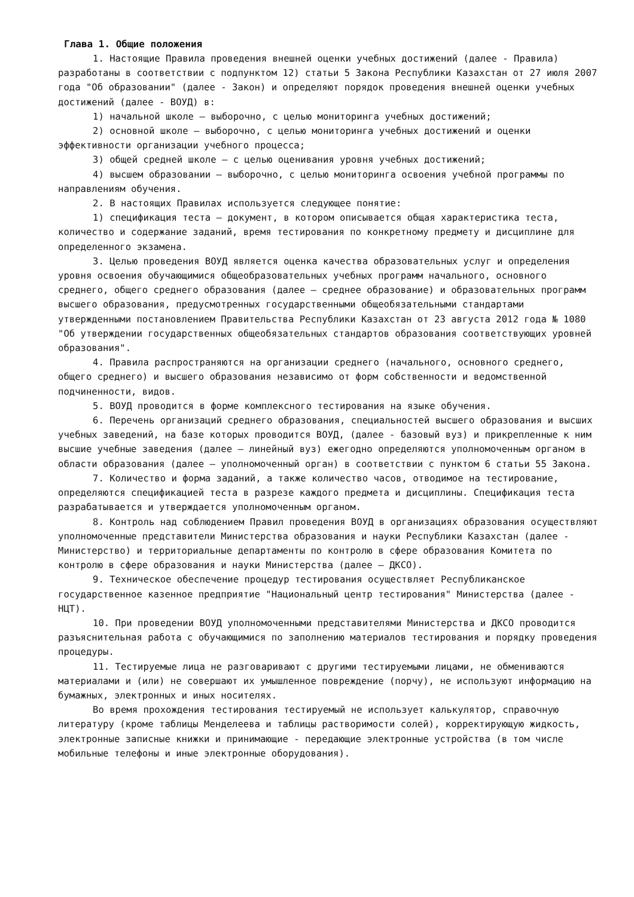Глава 1. Общие положения
1. Настоящие Правила проведения внешней оценки учебных достижений (далее - Правила) разработаны в соответствии с подпунктом 12) статьи 5 Закона Республики Казахстан от 27 июля 2007 года "Об образовании" (далее - Закон) и определяют порядок проведения внешней оценки учебных достижений (далее - ВОУД) в:
1) начальной школе – выборочно, с целью мониторинга учебных достижений;
2) основной школе – выборочно, с целью мониторинга учебных достижений и оценки эффективности организации учебного процесса;
3) общей средней школе – с целью оценивания уровня учебных достижений;
4) высшем образовании – выборочно, с целью мониторинга освоения учебной программы по направлениям обучения.
2. В настоящих Правилах используется следующее понятие:
1) спецификация теста – документ, в котором описывается общая характеристика теста, количество и содержание заданий, время тестирования по конкретному предмету и дисциплине для определенного экзамена.
3. Целью проведения ВОУД является оценка качества образовательных услуг и определения уровня освоения обучающимися общеобразовательных учебных программ начального, основного среднего, общего среднего образования (далее – среднее образование) и образовательных программ высшего образования, предусмотренных государственными общеобязательными стандартами утвержденными постановлением Правительства Республики Казахстан от 23 августа 2012 года № 1080 "Об утверждении государственных общеобязательных стандартов образования соответствующих уровней образования".
4. Правила распространяются на организации среднего (начального, основного среднего, общего среднего) и высшего образования независимо от форм собственности и ведомственной подчиненности, видов.
5. ВОУД проводится в форме комплексного тестирования на языке обучения.
6. Перечень организаций среднего образования, специальностей высшего образования и высших учебных заведений, на базе которых проводится ВОУД, (далее - базовый вуз) и прикрепленные к ним высшие учебные заведения (далее – линейный вуз) ежегодно определяются уполномоченным органом в области образования (далее – уполномоченный орган) в соответствии с пунктом 6 статьи 55 Закона.
7. Количество и форма заданий, а также количество часов, отводимое на тестирование, определяются спецификацией теста в разрезе каждого предмета и дисциплины. Спецификация теста разрабатывается и утверждается уполномоченным органом.
8. Контроль над соблюдением Правил проведения ВОУД в организациях образования осуществляют уполномоченные представители Министерства образования и науки Республики Казахстан (далее - Министерство) и территориальные департаменты по контролю в сфере образования Комитета по контролю в сфере образования и науки Министерства (далее – ДКСО).
9. Техническое обеспечение процедур тестирования осуществляет Республиканское государственное казенное предприятие "Национальный центр тестирования" Министерства (далее - НЦТ).
10. При проведении ВОУД уполномоченными представителями Министерства и ДКСО проводится разъяснительная работа с обучающимися по заполнению материалов тестирования и порядку проведения процедуры.
11. Тестируемые лица не разговаривают с другими тестируемыми лицами, не обмениваются материалами и (или) не совершают их умышленное повреждение (порчу), не используют информацию на бумажных, электронных и иных носителях.
Во время прохождения тестирования тестируемый не использует калькулятор, справочную литературу (кроме таблицы Менделеева и таблицы растворимости солей), корректирующую жидкость, электронные записные книжки и принимающие - передающие электронные устройства (в том числе мобильные телефоны и иные электронные оборудования).